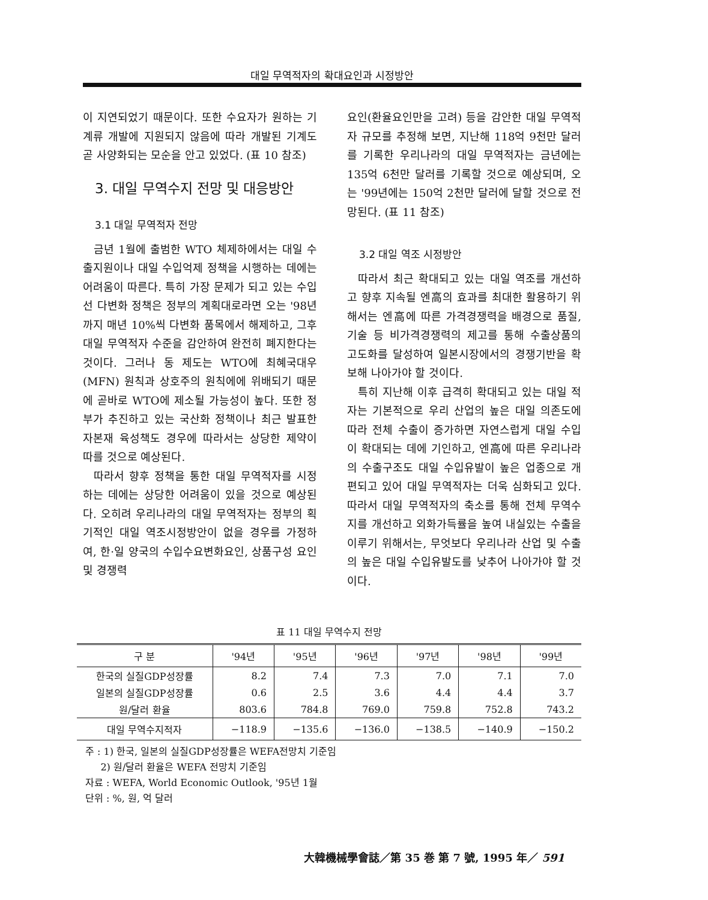대일 무역적자의 확대요인과 시정방안
이 지연되었기 때문이다. 또한 수요자가 원하는 기계류 개발에 지원되지 않음에 따라 개발된 기계도 곧 사양화되는 모순을 안고 있었다. (표 10 참조)
3. 대일 무역수지 전망 및 대응방안
3.1 대일 무역적자 전망
금년 1월에 출범한 WTO 체제하에서는 대일 수출지원이나 대일 수입억제 정책을 시행하는 데에는 어려움이 따른다. 특히 가장 문제가 되고 있는 수입선 다변화 정책은 정부의 계획대로라면 오는 '98년까지 매년 10%씩 다변화 품목에서 해제하고, 그후 대일 무역적자 수준을 감안하여 완전히 폐지한다는 것이다. 그러나 동 제도는 WTO에 최혜국대우(MFN) 원칙과 상호주의 원칙에에 위배되기 때문에 곧바로 WTO에 제소될 가능성이 높다. 또한 정부가 추진하고 있는 국산화 정책이나 최근 발표한 자본재 육성책도 경우에 따라서는 상당한 제약이 따를 것으로 예상된다.
따라서 향후 정책을 통한 대일 무역적자를 시정하는 데에는 상당한 어려움이 있을 것으로 예상된다. 오히려 우리나라의 대일 무역적자는 정부의 획기적인 대일 역조시정방안이 없을 경우를 가정하여, 한·일 양국의 수입수요변화요인, 상품구성 요인 및 경쟁력
요인(환율요인만을 고려) 등을 감안한 대일 무역적자 규모를 추정해 보면, 지난해 118억 9천만 달러를 기록한 우리나라의 대일 무역적자는 금년에는 135억 6천만 달러를 기록할 것으로 예상되며, 오는 '99년에는 150억 2천만 달러에 달할 것으로 전망된다. (표 11 참조)
3.2 대일 역조 시정방안
따라서 최근 확대되고 있는 대일 역조를 개선하고 향후 지속될 엔高의 효과를 최대한 활용하기 위해서는 엔高에 따른 가격경쟁력을 배경으로 품질, 기술 등 비가격경쟁력의 제고를 통해 수출상품의 고도화를 달성하여 일본시장에서의 경쟁기반을 확보해 나아가야 할 것이다.
특히 지난해 이후 급격히 확대되고 있는 대일 적자는 기본적으로 우리 산업의 높은 대일 의존도에 따라 전체 수출이 증가하면 자연스럽게 대일 수입이 확대되는 데에 기인하고, 엔高에 따른 우리나라의 수출구조도 대일 수입유발이 높은 업종으로 개편되고 있어 대일 무역적자는 더욱 심화되고 있다. 따라서 대일 무역적자의 축소를 통해 전체 무역수지를 개선하고 외화가득률을 높여 내실있는 수출을 이루기 위해서는, 무엇보다 우리나라 산업 및 수출의 높은 대일 수입유발도를 낮추어 나아가야 할 것이다.
표 11 대일 무역수지 전망
| 구 분 | '94년 | '95년 | '96년 | '97년 | '98년 | '99년 |
| --- | --- | --- | --- | --- | --- | --- |
| 한국의 실질GDP성장률 | 8.2 | 7.4 | 7.3 | 7.0 | 7.1 | 7.0 |
| 일본의 실질GDP성장률 | 0.6 | 2.5 | 3.6 | 4.4 | 4.4 | 3.7 |
| 원/달러 환율 | 803.6 | 784.8 | 769.0 | 759.8 | 752.8 | 743.2 |
| 대일 무역수지적자 | −118.9 | −135.6 | −136.0 | −138.5 | −140.9 | −150.2 |
주 : 1) 한국, 일본의 실질GDP성장률은 WEFA전망치 기준임
2) 원/달러 환율은 WEFA 전망치 기준임
자료 : WEFA, World Economic Outlook, '95년 1월
단위 : %, 원, 억 달러
大韓機械學會誌／第 35 巻 第 7 號, 1995 年／ 591